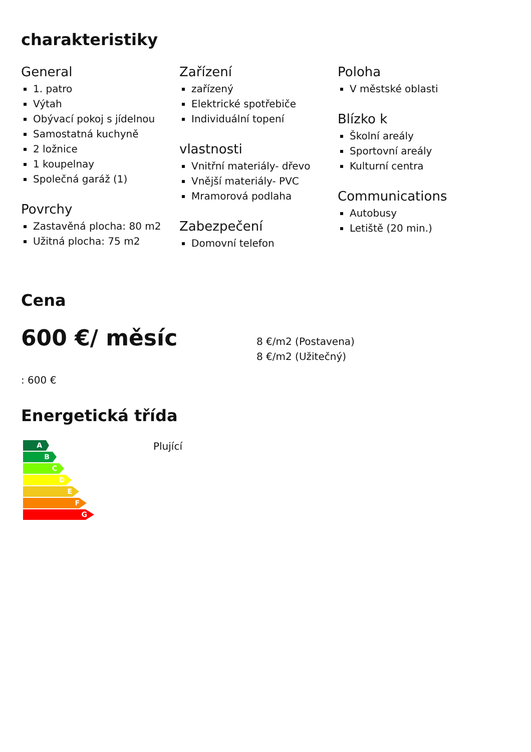charakteristiky
General
1. patro
Výtah
Obývací pokoj s jídelnou
Samostatná kuchyně
2 ložnice
1 koupelnay
Společná garáž (1)
Povrchy
Zastavěná plocha: 80 m2
Užitná plocha: 75 m2
Zařízení
zařízený
Elektrické spotřebiče
Individuální topení
vlastnosti
Vnitřní materiály- dřevo
Vnější materiály- PVC
Mramorová podlaha
Zabezpečení
Domovní telefon
Poloha
V městské oblasti
Blízko k
Školní areály
Sportovní areály
Kulturní centra
Communications
Autobusy
Letiště (20 min.)
Cena
600 €/ měsíc
8 €/m2 (Postavena)
8 €/m2 (Užitečný)
: 600 €
Energetická třída
A
B
C
D
E
F
G
Plující